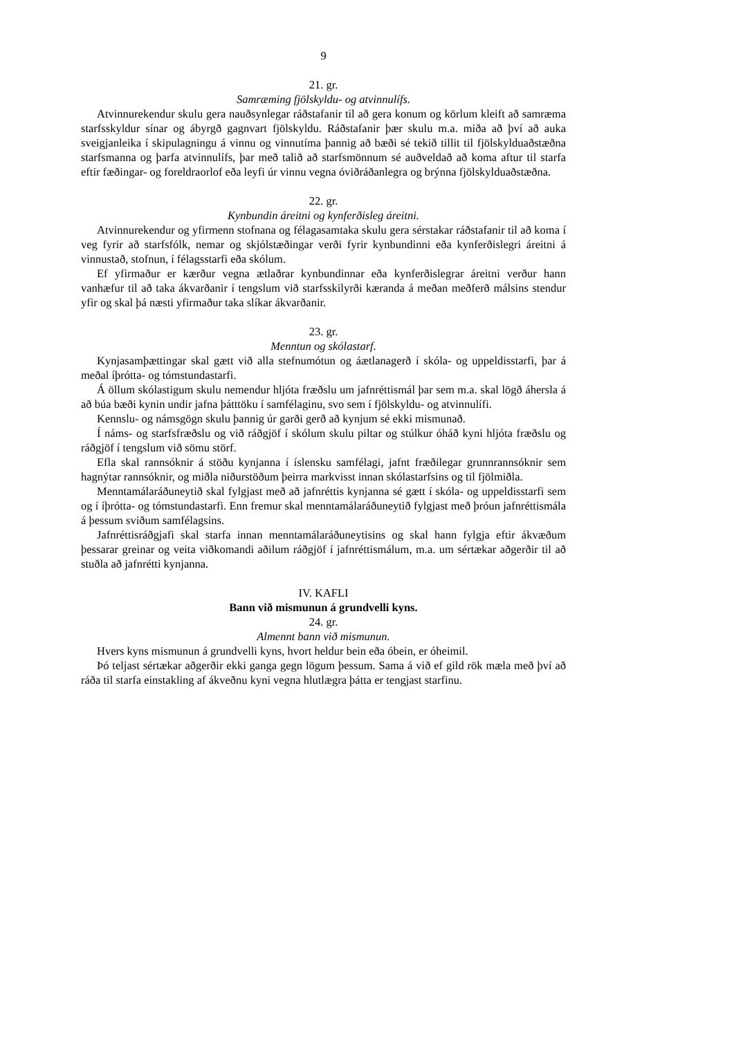9
21. gr.
Samræming fjölskyldu- og atvinnulífs.
Atvinnurekendur skulu gera nauðsynlegar ráðstafanir til að gera konum og körlum kleift að samræma starfsskyldur sínar og ábyrgð gagnvart fjölskyldu. Ráðstafanir þær skulu m.a. miða að því að auka sveigjanleika í skipulagningu á vinnu og vinnutíma þannig að bæði sé tekið tillit til fjölskylduaðstæðna starfsmanna og þarfa atvinnulífs, þar með talið að starfsmönnum sé auðveldað að koma aftur til starfa eftir fæðingar- og foreldraorlof eða leyfi úr vinnu vegna óviðráðanlegra og brýnna fjölskylduaðstæðna.
22. gr.
Kynbundin áreitni og kynferðisleg áreitni.
Atvinnurekendur og yfirmenn stofnana og félagasamtaka skulu gera sérstakar ráðstafanir til að koma í veg fyrir að starfsfólk, nemar og skjólstæðingar verði fyrir kynbundinni eða kynferðislegri áreitni á vinnustað, stofnun, í félagsstarfi eða skólum.
Ef yfirmaður er kærður vegna ætlaðrar kynbundinnar eða kynferðislegrar áreitni verður hann vanhæfur til að taka ákvarðanir í tengslum við starfsskilyrði kæranda á meðan meðferð málsins stendur yfir og skal þá næsti yfirmaður taka slíkar ákvarðanir.
23. gr.
Menntun og skólastarf.
Kynjasamþættingar skal gætt við alla stefnumótun og áætlanagerð í skóla- og uppeldisstarfi, þar á meðal íþrótta- og tómstundastarfi.
Á öllum skólastigum skulu nemendur hljóta fræðslu um jafnréttismál þar sem m.a. skal lögð áhersla á að búa bæði kynin undir jafna þátttöku í samfélaginu, svo sem í fjölskyldu- og atvinnulífi.
Kennslu- og námsgögn skulu þannig úr garði gerð að kynjum sé ekki mismunað.
Í náms- og starfsfræðslu og við ráðgjöf í skólum skulu piltar og stúlkur óháð kyni hljóta fræðslu og ráðgjöf í tengslum við sömu störf.
Efla skal rannsóknir á stöðu kynjanna í íslensku samfélagi, jafnt fræðilegar grunnrannsóknir sem hagnýtar rannsóknir, og miðla niðurstöðum þeirra markvisst innan skólastarfsins og til fjölmiðla.
Menntamálaráðuneytið skal fylgjast með að jafnréttis kynjanna sé gætt í skóla- og uppeldisstarfi sem og í íþrótta- og tómstundastarfi. Enn fremur skal menntamálaráðuneytið fylgjast með þróun jafnréttismála á þessum sviðum samfélagsins.
Jafnréttisráðgjafi skal starfa innan menntamálaráðuneytisins og skal hann fylgja eftir ákvæðum þessarar greinar og veita viðkomandi aðilum ráðgjöf í jafnréttismálum, m.a. um sértækar aðgerðir til að stuðla að jafnrétti kynjanna.
IV. KAFLI
Bann við mismunun á grundvelli kyns.
24. gr.
Almennt bann við mismunun.
Hvers kyns mismunun á grundvelli kyns, hvort heldur bein eða óbein, er óheimil.
Þó teljast sértækar aðgerðir ekki ganga gegn lögum þessum. Sama á við ef gild rök mæla með því að ráða til starfa einstakling af ákveðnu kyni vegna hlutlægra þátta er tengjast starfinu.